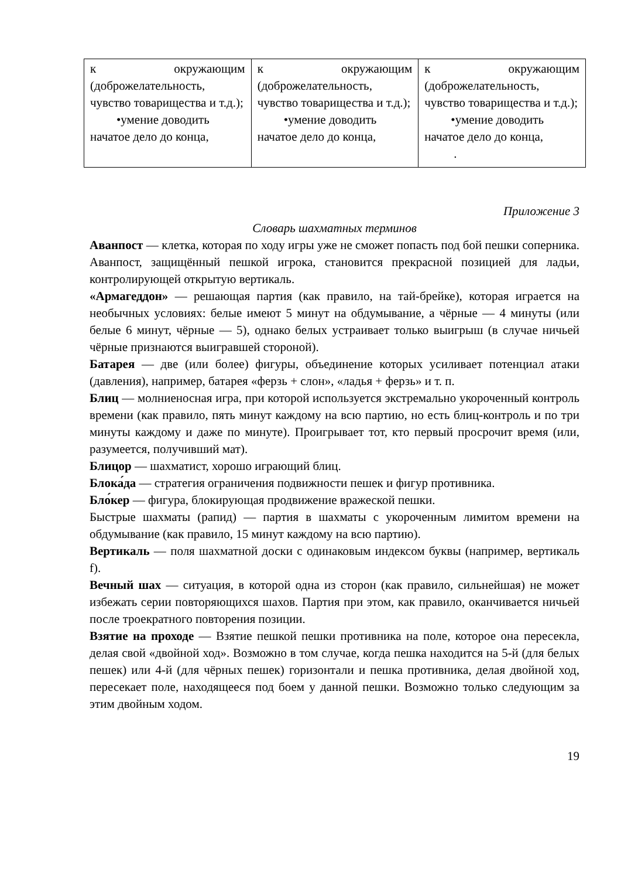| к окружающим (доброжелательность, чувство товарищества и т.д.); •умение доводить начатое дело до конца, | к окружающим (доброжелательность, чувство товарищества и т.д.); •умение доводить начатое дело до конца, | к окружающим (доброжелательность, чувство товарищества и т.д.); •умение доводить начатое дело до конца, . |
Приложение 3
Словарь шахматных терминов
Аванпост — клетка, которая по ходу игры уже не сможет попасть под бой пешки соперника. Аванпост, защищённый пешкой игрока, становится прекрасной позицией для ладьи, контролирующей открытую вертикаль.
«Армагеддон» — решающая партия (как правило, на тай-брейке), которая играется на необычных условиях: белые имеют 5 минут на обдумывание, а чёрные — 4 минуты (или белые 6 минут, чёрные — 5), однако белых устраивает только выигрыш (в случае ничьей чёрные признаются выигравшей стороной).
Батарея — две (или более) фигуры, объединение которых усиливает потенциал атаки (давления), например, батарея «ферзь + слон», «ладья + ферзь» и т. п.
Блиц — молниеносная игра, при которой используется экстремально укороченный контроль времени (как правило, пять минут каждому на всю партию, но есть блиц-контроль и по три минуты каждому и даже по минуте). Проигрывает тот, кто первый просрочит время (или, разумеется, получивший мат).
Блицор — шахматист, хорошо играющий блиц.
Блока́да — стратегия ограничения подвижности пешек и фигур противника.
Бло́кер — фигура, блокирующая продвижение вражеской пешки.
Быстрые шахматы (рапид) — партия в шахматы с укороченным лимитом времени на обдумывание (как правило, 15 минут каждому на всю партию).
Вертикаль — поля шахматной доски с одинаковым индексом буквы (например, вертикаль f).
Вечный шах — ситуация, в которой одна из сторон (как правило, сильнейшая) не может избежать серии повторяющихся шахов. Партия при этом, как правило, оканчивается ничьей после троекратного повторения позиции.
Взятие на проходе — Взятие пешкой пешки противника на поле, которое она пересекла, делая свой «двойной ход». Возможно в том случае, когда пешка находится на 5-й (для белых пешек) или 4-й (для чёрных пешек) горизонтали и пешка противника, делая двойной ход, пересекает поле, находящееся под боем у данной пешки. Возможно только следующим за этим двойным ходом.
19